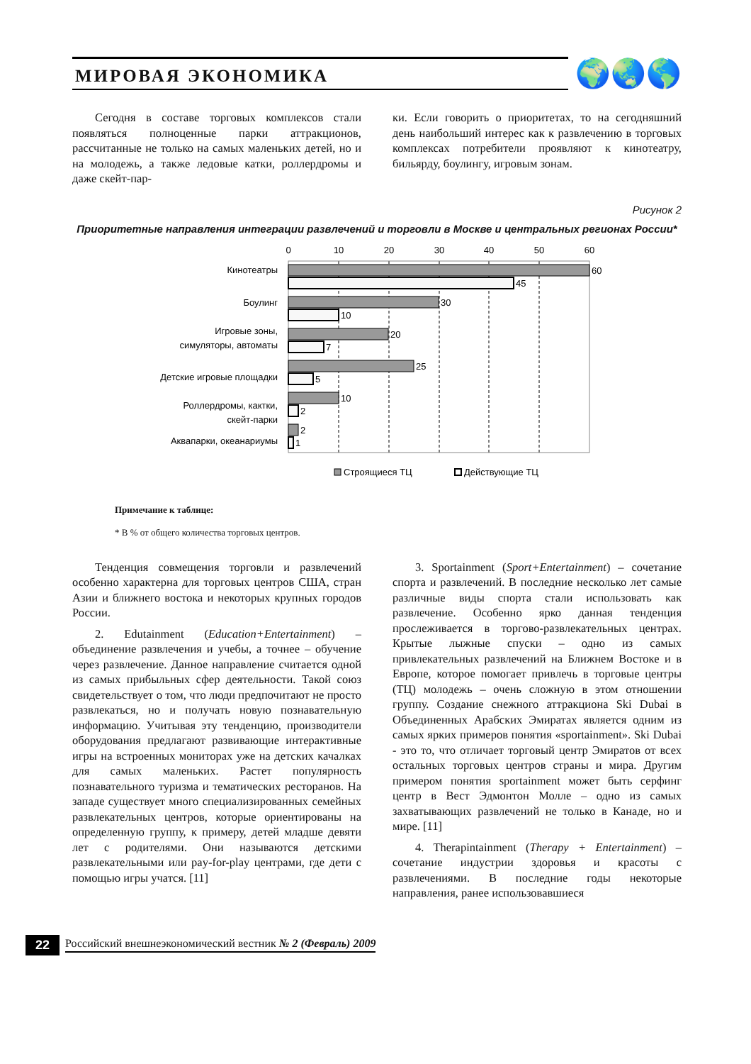МИРОВАЯ ЭКОНОМИКА
🌍🌏🌎
Сегодня в составе торговых комплексов стали появляться полноценные парки аттракционов, рассчитанные не только на самых маленьких детей, но и на молодежь, а также ледовые катки, роллердромы и даже скейт-пар-
ки. Если говорить о приоритетах, то на сегодняшний день наибольший интерес как к развлечению в торговых комплексах потребители проявляют к кинотеатру, бильярду, боулингу, игровым зонам.
Рисунок 2
Приоритетные направления интеграции развлечений и торговли в Москве и центральных регионах России*
0
10
20
30
40
50
60
60
45
30
10
20
7
25
5
10
2
2
1
Кинотеатры
Боулинг
Игровые зоны,
симуляторы, автоматы
Детские игровые площадки
Роллердромы, кактки,
скейт-парки
Аквапарки, океанариумы
Строящиеся ТЦ
Действующие ТЦ
Примечание к таблице:
* В % от общего количества торговых центров.
Тенденция совмещения торговли и развлечений особенно характерна для торговых центров США, стран Азии и ближнего востока и некоторых крупных городов России.
2. Edutainment (Education+Entertainment) – объединение развлечения и учебы, а точнее – обучение через развлечение. Данное направление считается одной из самых прибыльных сфер деятельности. Такой союз свидетельствует о том, что люди предпочитают не просто развлекаться, но и получать новую познавательную информацию. Учитывая эту тенденцию, производители оборудования предлагают развивающие интерактивные игры на встроенных мониторах уже на детских качалках для самых маленьких. Растет популярность познавательного туризма и тематических ресторанов. На западе существует много специализированных семейных развлекательных центров, которые ориентированы на определенную группу, к примеру, детей младше девяти лет с родителями. Они называются детскими развлекательными или pay-for-play центрами, где дети с помощью игры учатся. [11]
3. Sportainment (Sport+Entertainment) – сочетание спорта и развлечений. В последние несколько лет самые различные виды спорта стали использовать как развлечение. Особенно ярко данная тенденция прослеживается в торгово-развлекательных центрах. Крытые лыжные спуски – одно из самых привлекательных развлечений на Ближнем Востоке и в Европе, которое помогает привлечь в торговые центры (ТЦ) молодежь – очень сложную в этом отношении группу. Создание снежного аттракциона Ski Dubai в Объединенных Арабских Эмиратах является одним из самых ярких примеров понятия «sportainment». Ski Dubai - это то, что отличает торговый центр Эмиратов от всех остальных торговых центров страны и мира. Другим примером понятия sportainment может быть серфинг центр в Вест Эдмонтон Молле – одно из самых захватывающих развлечений не только в Канаде, но и мире. [11]
4. Therapintainment (Therapy + Entertainment) – сочетание индустрии здоровья и красоты с развлечениями. В последние годы некоторые направления, ранее использовавшиеся
22 Российский внешнеэкономический вестник № 2 (Февраль) 2009